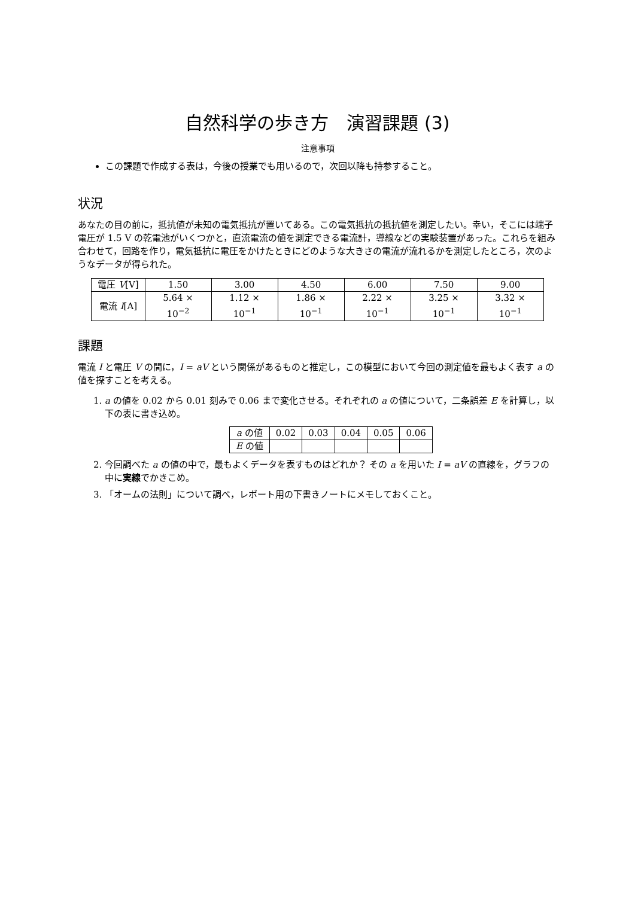自然科学の歩き方　演習課題 (3)
注意事項
この課題で作成する表は，今後の授業でも用いるので，次回以降も持参すること。
状況
あなたの目の前に，抵抗値が未知の電気抵抗が置いてある。この電気抵抗の抵抗値を測定したい。幸い，そこには端子電圧が 1.5 V の乾電池がいくつかと，直流電流の値を測定できる電流計，導線などの実験装置があった。これらを組み合わせて，回路を作り，電気抵抗に電圧をかけたときにどのような大きさの電流が流れるかを測定したところ，次のようなデータが得られた。
| 電圧 V [V] | 1.50 | 3.00 | 4.50 | 6.00 | 7.50 | 9.00 |
| 電流 I [A] | 5.64 × 10<sup>−2</sup> | 1.12 × 10<sup>−1</sup> | 1.86 × 10<sup>−1</sup> | 2.22 × 10<sup>−1</sup> | 3.25 × 10<sup>−1</sup> | 3.32 × 10<sup>−1</sup> |
課題
電流 I と電圧 V の間に，I = aV という関係があるものと推定し，この模型において今回の測定値を最もよく表す a の値を探すことを考える。
1. a の値を 0.02 から 0.01 刻みで 0.06 まで変化させる。それぞれの a の値について，二条誤差 E を計算し，以下の表に書き込め。
| a の値 | 0.02 | 0.03 | 0.04 | 0.05 | 0.06 |
| E の値 | | | | | |
2. 今回調べた a の値の中で，最もよくデータを表すものはどれか？ その a を用いた I = aV の直線を，グラフの中に実線でかきこめ。
3. 「オームの法則」について調べ，レポート用の下書きノートにメモしておくこと。